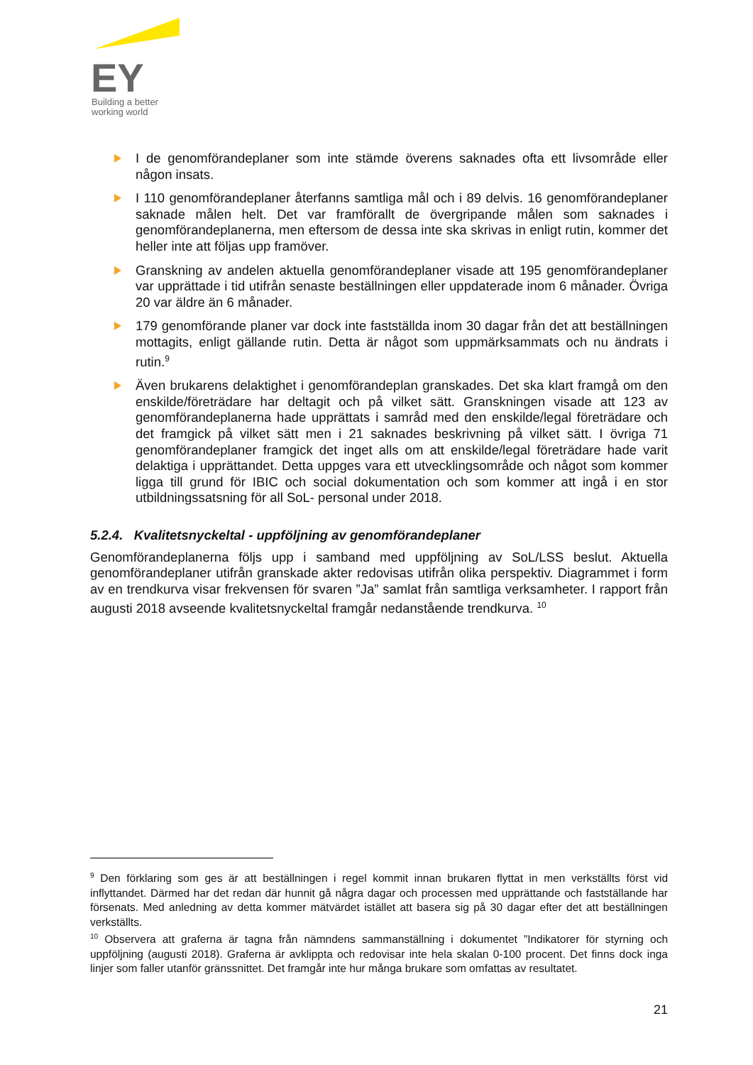EY
Building a better
working world
I de genomförandeplaner som inte stämde överens saknades ofta ett livsområde eller någon insats.
I 110 genomförandeplaner återfanns samtliga mål och i 89 delvis. 16 genomförandeplaner saknade målen helt. Det var framförallt de övergripande målen som saknades i genomförandeplanerna, men eftersom de dessa inte ska skrivas in enligt rutin, kommer det heller inte att följas upp framöver.
Granskning av andelen aktuella genomförandeplaner visade att 195 genomförandeplaner var upprättade i tid utifrån senaste beställningen eller uppdaterade inom 6 månader. Övriga 20 var äldre än 6 månader.
179 genomförande planer var dock inte fastställda inom 30 dagar från det att beställningen mottagits, enligt gällande rutin. Detta är något som uppmärksammats och nu ändrats i rutin.<sup>9</sup>
Även brukarens delaktighet i genomförandeplan granskades. Det ska klart framgå om den enskilde/företrädare har deltagit och på vilket sätt. Granskningen visade att 123 av genomförandeplanerna hade upprättats i samråd med den enskilde/legal företrädare och det framgick på vilket sätt men i 21 saknades beskrivning på vilket sätt. I övriga 71 genomförandeplaner framgick det inget alls om att enskilde/legal företrädare hade varit delaktiga i upprättandet. Detta uppges vara ett utvecklingsområde och något som kommer ligga till grund för IBIC och social dokumentation och som kommer att ingå i en stor utbildningssatsning för all SoL- personal under 2018.
5.2.4. Kvalitetsnyckeltal - uppföljning av genomförandeplaner
Genomförandeplanerna följs upp i samband med uppföljning av SoL/LSS beslut. Aktuella genomförandeplaner utifrån granskade akter redovisas utifrån olika perspektiv. Diagrammet i form av en trendkurva visar frekvensen för svaren ”Ja” samlat från samtliga verksamheter. I rapport från augusti 2018 avseende kvalitetsnyckeltal framgår nedanstående trendkurva. <sup>10</sup>
<sup>9</sup> Den förklaring som ges är att beställningen i regel kommit innan brukaren flyttat in men verkställts först vid inflyttandet. Därmed har det redan där hunnit gå några dagar och processen med upprättande och fastställande har försenats. Med anledning av detta kommer mätvärdet istället att basera sig på 30 dagar efter det att beställningen verkställts.
<sup>10</sup> Observera att graferna är tagna från nämndens sammanställning i dokumentet ”Indikatorer för styrning och uppföljning (augusti 2018). Graferna är avklippta och redovisar inte hela skalan 0-100 procent. Det finns dock inga linjer som faller utanför gränssnittet. Det framgår inte hur många brukare som omfattas av resultatet.
21